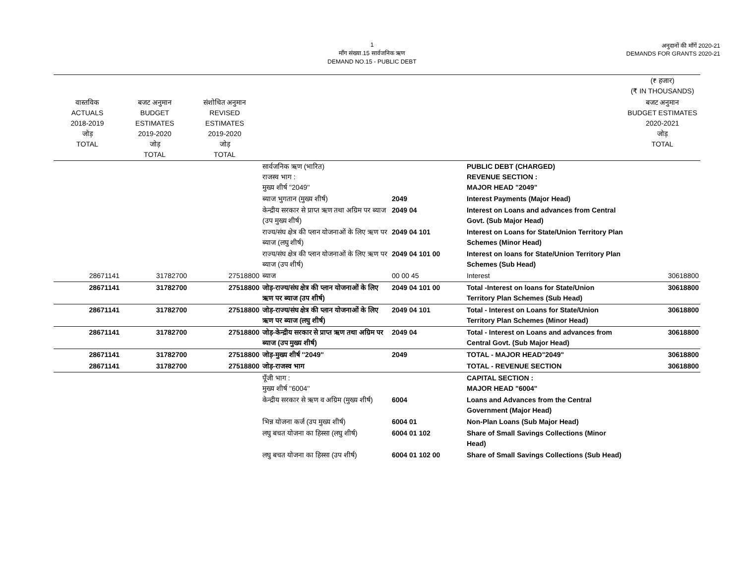1
माँग संख्या.15 सार्वजनिक ऋण
DEMAND NO.15 - PUBLIC DEBT
अनुदानों की माँगें 2020-21
DEMANDS FOR GRANTS 2020-21
| | | | | | | (₹ हजार) (₹ IN THOUSANDS) |
| --- | --- | --- | --- | --- | --- | --- |
| वास्तविक ACTUALS 2018-2019 जोड़ TOTAL | बजट अनुमान BUDGET ESTIMATES 2019-2020 जोड़ TOTAL | संशोधित अनुमान REVISED ESTIMATES 2019-2020 जोड़ TOTAL | | | | बजट अनुमान BUDGET ESTIMATES 2020-2021 जोड़ TOTAL |
| | | | सार्वजनिक ऋण (भारित) राजस्व भाग : मुख्य शीर्ष ''2049'' | | PUBLIC DEBT (CHARGED) REVENUE SECTION : MAJOR HEAD "2049" | |
| | | | ब्याज भुगतान (मुख्य शीर्ष) | 2049 | Interest Payments (Major Head) | |
| | | | केन्द्रीय सरकार से प्राप्त ऋण तथा अग्रिम पर ब्याज (उप मुख्य शीर्ष) | 2049 04 | Interest on Loans and advances from Central Govt. (Sub Major Head) | |
| | | | राज्य/संघ क्षेत्र की प्लान योजनाओं के लिए ऋण पर ब्याज (लघु शीर्ष) | 2049 04 101 | Interest on Loans for State/Union Territory Plan Schemes (Minor Head) | |
| | | | राज्य/संघ क्षेत्र की प्लान योजनाओं के लिए ऋण पर ब्याज (उप शीर्ष) | 2049 04 101 00 | Interest on loans for State/Union Territory Plan Schemes (Sub Head) | |
| 28671141 | 31782700 | 27518800 | ब्याज | 00 00 45 | Interest | 30618800 |
| 28671141 | 31782700 | 27518800 | जोड़-राज्य/संघ क्षेत्र की प्लान योजनाओं के लिए ऋण पर ब्याज (उप शीर्ष) | 2049 04 101 00 | Total -Interest on loans for State/Union Territory Plan Schemes (Sub Head) | 30618800 |
| 28671141 | 31782700 | 27518800 | जोड़-राज्य/संघ क्षेत्र की प्लान योजनाओं के लिए ऋण पर ब्याज (लघु शीर्ष) | 2049 04 101 | Total - Interest on Loans for State/Union Territory Plan Schemes (Minor Head) | 30618800 |
| 28671141 | 31782700 | 27518800 | जोड़-केन्द्रीय सरकार से प्राप्त ऋण तथा अग्रिम पर ब्याज (उप मुख्य शीर्ष) | 2049 04 | Total - Interest on Loans and advances from Central Govt. (Sub Major Head) | 30618800 |
| 28671141 | 31782700 | 27518800 | जोड़-मुख्य शीर्ष ''2049'' | 2049 | TOTAL - MAJOR HEAD"2049" | 30618800 |
| 28671141 | 31782700 | 27518800 | जोड़-राजस्व भाग | | TOTAL - REVENUE SECTION | 30618800 |
| | | | पूँजी भाग : मुख्य शीर्ष ''6004'' | | CAPITAL SECTION : MAJOR HEAD "6004" | |
| | | | केन्द्रीय सरकार से ऋण व अग्रिम (मुख्य शीर्ष) | 6004 | Loans and Advances from the Central Government (Major Head) | |
| | | | भिन्न योजना कर्ज (उप मुख्य शीर्ष) | 6004 01 | Non-Plan Loans (Sub Major Head) | |
| | | | लघु बचत योजना का हिस्सा (लघु शीर्ष) | 6004 01 102 | Share of Small Savings Collections (Minor Head) | |
| | | | लघु बचत योजना का हिस्सा (उप शीर्ष) | 6004 01 102 00 | Share of Small Savings Collections (Sub Head) | |